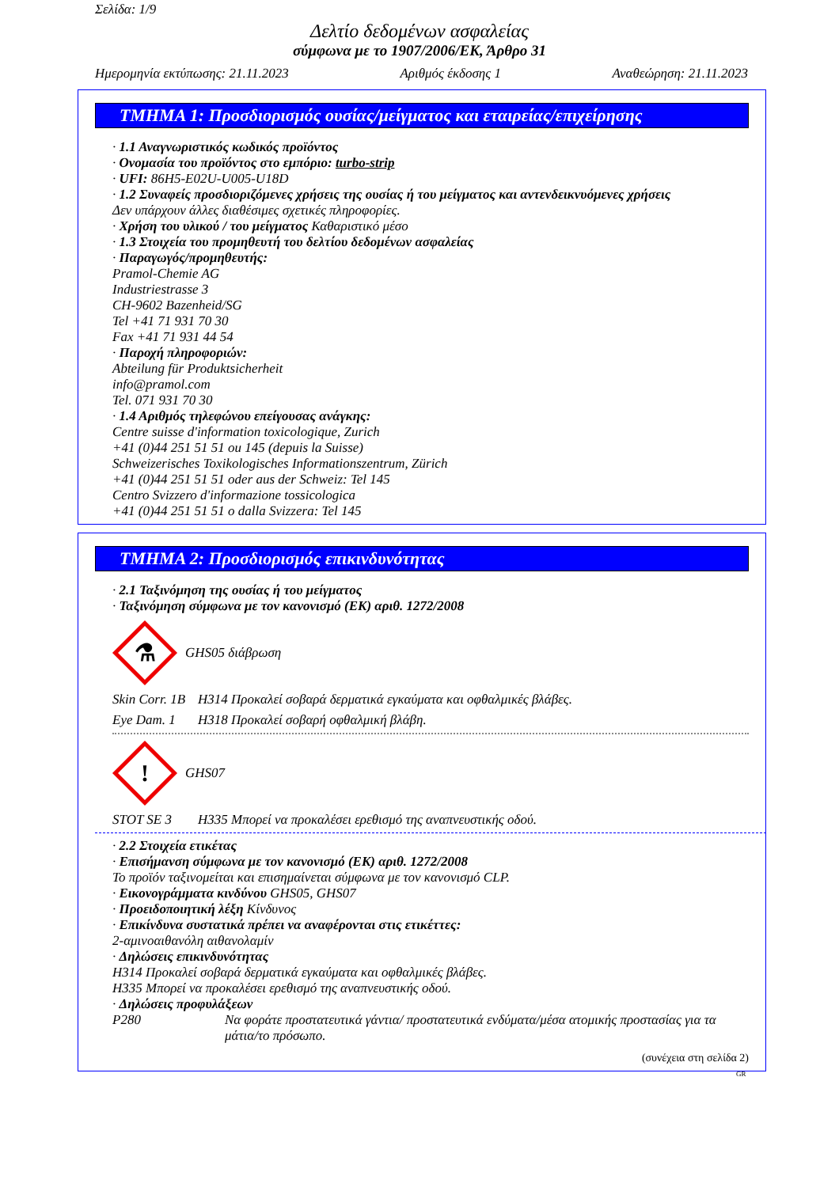Σελίδα: 1/9
Δελτίο δεδομένων ασφαλείας
σύμφωνα με το 1907/2006/ΕΚ, Άρθρο 31
Ημερομηνία εκτύπωσης: 21.11.2023 Αριθμός έκδοσης 1 Αναθεώρηση: 21.11.2023
ΤΜΗΜΑ 1: Προσδιορισμός ουσίας/μείγματος και εταιρείας/επιχείρησης
· 1.1 Αναγνωριστικός κωδικός προϊόντος
· Ονομασία του προϊόντος στο εμπόριο: turbo-strip
· UFI: 86H5-E02U-U005-U18D
· 1.2 Συναφείς προσδιοριζόμενες χρήσεις της ουσίας ή του μείγματος και αντενδεικνυόμενες χρήσεις
Δεν υπάρχουν άλλες διαθέσιμες σχετικές πληροφορίες.
· Χρήση του υλικού / του μείγματος Καθαριστικό μέσο
· 1.3 Στοιχεία του προμηθευτή του δελτίου δεδομένων ασφαλείας
· Παραγωγός/προμηθευτής:
Pramol-Chemie AG
Industriestrasse 3
CH-9602 Bazenheid/SG
Tel +41 71 931 70 30
Fax +41 71 931 44 54
· Παροχή πληροφοριών:
Abteilung für Produktsicherheit
info@pramol.com
Tel. 071 931 70 30
· 1.4 Αριθμός τηλεφώνου επείγουσας ανάγκης:
Centre suisse d'information toxicologique, Zurich
+41 (0)44 251 51 51 ou 145 (depuis la Suisse)
Schweizerisches Toxikologisches Informationszentrum, Zürich
+41 (0)44 251 51 51 oder aus der Schweiz: Tel 145
Centro Svizzero d'informazione tossicologica
+41 (0)44 251 51 51 o dalla Svizzera: Tel 145
ΤΜΗΜΑ 2: Προσδιορισμός επικινδυνότητας
· 2.1 Ταξινόμηση της ουσίας ή του μείγματος
· Ταξινόμηση σύμφωνα με τον κανονισμό (ΕΚ) αριθ. 1272/2008
⚗
GHS05 διάβρωση
Skin Corr. 1B H314 Προκαλεί σοβαρά δερματικά εγκαύματα και οφθαλμικές βλάβες.
Eye Dam. 1 H318 Προκαλεί σοβαρή οφθαλμική βλάβη.
!
GHS07
STOT SE 3 H335 Μπορεί να προκαλέσει ερεθισμό της αναπνευστικής οδού.
· 2.2 Στοιχεία ετικέτας
· Επισήμανση σύμφωνα με τον κανονισμό (ΕΚ) αριθ. 1272/2008
Το προϊόν ταξινομείται και επισημαίνεται σύμφωνα με τον κανονισμό CLP.
· Εικονογράμματα κινδύνου GHS05, GHS07
· Προειδοποιητική λέξη Κίνδυνος
· Επικίνδυνα συστατικά πρέπει να αναφέρονται στις ετικέττες:
2-αμινοαιθανόλη αιθανολαμίν
· Δηλώσεις επικινδυνότητας
H314 Προκαλεί σοβαρά δερματικά εγκαύματα και οφθαλμικές βλάβες.
H335 Μπορεί να προκαλέσει ερεθισμό της αναπνευστικής οδού.
· Δηλώσεις προφυλάξεων
P280 Να φοράτε προστατευτικά γάντια/ προστατευτικά ενδύματα/μέσα ατομικής προστασίας για τα μάτια/το πρόσωπο.
(συνέχεια στη σελίδα 2)
GR